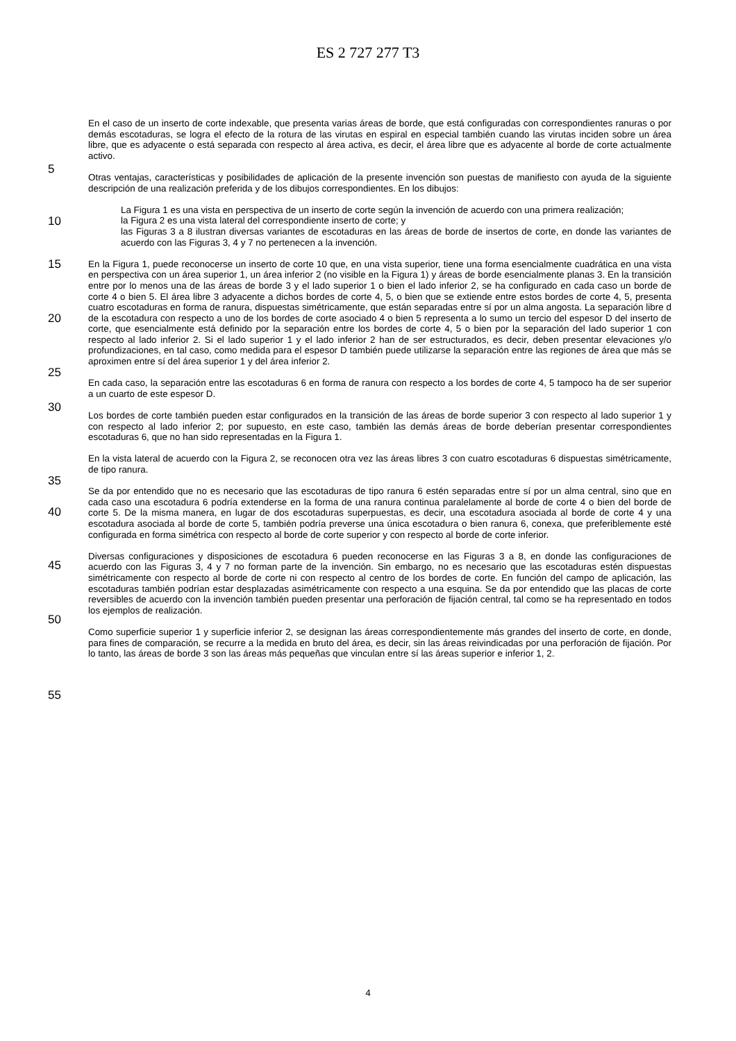ES 2 727 277 T3
En el caso de un inserto de corte indexable, que presenta varias áreas de borde, que está configuradas con correspondientes ranuras o por demás escotaduras, se logra el efecto de la rotura de las virutas en espiral en especial también cuando las virutas inciden sobre un área libre, que es adyacente o está separada con respecto al área activa, es decir, el área libre que es adyacente al borde de corte actualmente activo.
5
Otras ventajas, características y posibilidades de aplicación de la presente invención son puestas de manifiesto con ayuda de la siguiente descripción de una realización preferida y de los dibujos correspondientes. En los dibujos:
10
La Figura 1 es una vista en perspectiva de un inserto de corte según la invención de acuerdo con una primera realización;
la Figura 2 es una vista lateral del correspondiente inserto de corte; y
las Figuras 3 a 8 ilustran diversas variantes de escotaduras en las áreas de borde de insertos de corte, en donde las variantes de acuerdo con las Figuras 3, 4 y 7 no pertenecen a la invención.
15
20
25
En la Figura 1, puede reconocerse un inserto de corte 10 que, en una vista superior, tiene una forma esencialmente cuadrática en una vista en perspectiva con un área superior 1, un área inferior 2 (no visible en la Figura 1) y áreas de borde esencialmente planas 3. En la transición entre por lo menos una de las áreas de borde 3 y el lado superior 1 o bien el lado inferior 2, se ha configurado en cada caso un borde de corte 4 o bien 5. El área libre 3 adyacente a dichos bordes de corte 4, 5, o bien que se extiende entre estos bordes de corte 4, 5, presenta cuatro escotaduras en forma de ranura, dispuestas simétricamente, que están separadas entre sí por un alma angosta. La separación libre d de la escotadura con respecto a uno de los bordes de corte asociado 4 o bien 5 representa a lo sumo un tercio del espesor D del inserto de corte, que esencialmente está definido por la separación entre los bordes de corte 4, 5 o bien por la separación del lado superior 1 con respecto al lado inferior 2. Si el lado superior 1 y el lado inferior 2 han de ser estructurados, es decir, deben presentar elevaciones y/o profundizaciones, en tal caso, como medida para el espesor D también puede utilizarse la separación entre las regiones de área que más se aproximen entre sí del área superior 1 y del área inferior 2.
En cada caso, la separación entre las escotaduras 6 en forma de ranura con respecto a los bordes de corte 4, 5 tampoco ha de ser superior a un cuarto de este espesor D.
30
35
Los bordes de corte también pueden estar configurados en la transición de las áreas de borde superior 3 con respecto al lado superior 1 y con respecto al lado inferior 2; por supuesto, en este caso, también las demás áreas de borde deberían presentar correspondientes escotaduras 6, que no han sido representadas en la Figura 1.
En la vista lateral de acuerdo con la Figura 2, se reconocen otra vez las áreas libres 3 con cuatro escotaduras 6 dispuestas simétricamente, de tipo ranura.
40
45
50
55
Se da por entendido que no es necesario que las escotaduras de tipo ranura 6 estén separadas entre sí por un alma central, sino que en cada caso una escotadura 6 podría extenderse en la forma de una ranura continua paralelamente al borde de corte 4 o bien del borde de corte 5. De la misma manera, en lugar de dos escotaduras superpuestas, es decir, una escotadura asociada al borde de corte 4 y una escotadura asociada al borde de corte 5, también podría preverse una única escotadura o bien ranura 6, conexa, que preferiblemente esté configurada en forma simétrica con respecto al borde de corte superior y con respecto al borde de corte inferior.
Diversas configuraciones y disposiciones de escotadura 6 pueden reconocerse en las Figuras 3 a 8, en donde las configuraciones de acuerdo con las Figuras 3, 4 y 7 no forman parte de la invención. Sin embargo, no es necesario que las escotaduras estén dispuestas simétricamente con respecto al borde de corte ni con respecto al centro de los bordes de corte. En función del campo de aplicación, las escotaduras también podrían estar desplazadas asimétricamente con respecto a una esquina. Se da por entendido que las placas de corte reversibles de acuerdo con la invención también pueden presentar una perforación de fijación central, tal como se ha representado en todos los ejemplos de realización.
Como superficie superior 1 y superficie inferior 2, se designan las áreas correspondientemente más grandes del inserto de corte, en donde, para fines de comparación, se recurre a la medida en bruto del área, es decir, sin las áreas reivindicadas por una perforación de fijación. Por lo tanto, las áreas de borde 3 son las áreas más pequeñas que vinculan entre sí las áreas superior e inferior 1, 2.
4